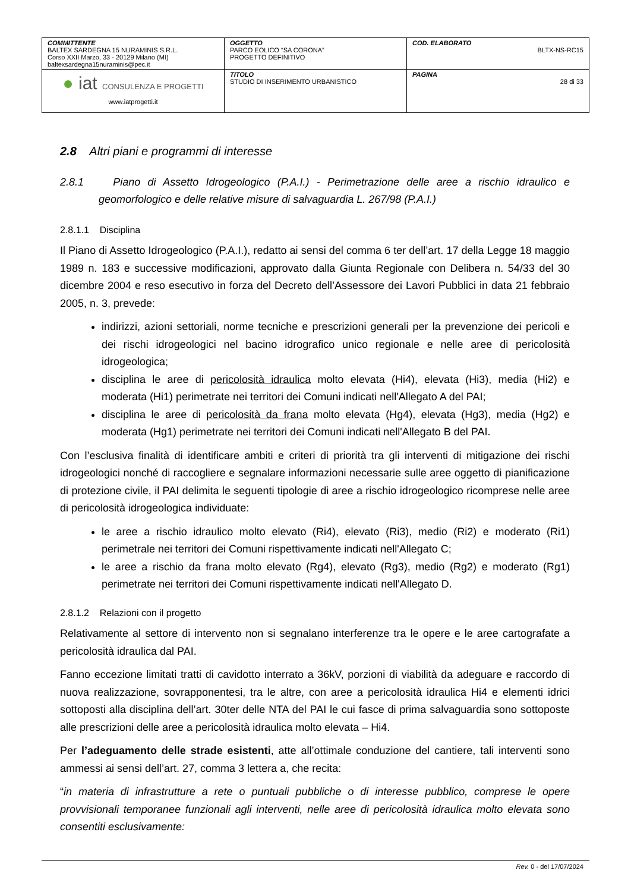| COMMITTENTE BALTEX SARDEGNA 15 NURAMINIS S.R.L. Corso XXII Marzo, 33 - 20129 Milano (MI) baltexsardegna15nuraminis@pec.it | OGGETTO PARCO EOLICO “SA CORONA” PROGETTO DEFINITIVO | COD. ELABORATO BLTX-NS-RC15 |
| ● iat CONSULENZA E PROGETTI www.iatprogetti.it | TITOLO STUDIO DI INSERIMENTO URBANISTICO | PAGINA 28 di 33 |
2.8 Altri piani e programmi di interesse
2.8.1 Piano di Assetto Idrogeologico (P.A.I.) - Perimetrazione delle aree a rischio idraulico e geomorfologico e delle relative misure di salvaguardia L. 267/98 (P.A.I.)
2.8.1.1 Disciplina
Il Piano di Assetto Idrogeologico (P.A.I.), redatto ai sensi del comma 6 ter dell’art. 17 della Legge 18 maggio 1989 n. 183 e successive modificazioni, approvato dalla Giunta Regionale con Delibera n. 54/33 del 30 dicembre 2004 e reso esecutivo in forza del Decreto dell’Assessore dei Lavori Pubblici in data 21 febbraio 2005, n. 3, prevede:
indirizzi, azioni settoriali, norme tecniche e prescrizioni generali per la prevenzione dei pericoli e dei rischi idrogeologici nel bacino idrografico unico regionale e nelle aree di pericolosità idrogeologica;
disciplina le aree di pericolosità idraulica molto elevata (Hi4), elevata (Hi3), media (Hi2) e moderata (Hi1) perimetrate nei territori dei Comuni indicati nell'Allegato A del PAI;
disciplina le aree di pericolosità da frana molto elevata (Hg4), elevata (Hg3), media (Hg2) e moderata (Hg1) perimetrate nei territori dei Comuni indicati nell'Allegato B del PAI.
Con l’esclusiva finalità di identificare ambiti e criteri di priorità tra gli interventi di mitigazione dei rischi idrogeologici nonché di raccogliere e segnalare informazioni necessarie sulle aree oggetto di pianificazione di protezione civile, il PAI delimita le seguenti tipologie di aree a rischio idrogeologico ricomprese nelle aree di pericolosità idrogeologica individuate:
le aree a rischio idraulico molto elevato (Ri4), elevato (Ri3), medio (Ri2) e moderato (Ri1) perimetrale nei territori dei Comuni rispettivamente indicati nell'Allegato C;
le aree a rischio da frana molto elevato (Rg4), elevato (Rg3), medio (Rg2) e moderato (Rg1) perimetrate nei territori dei Comuni rispettivamente indicati nell'Allegato D.
2.8.1.2 Relazioni con il progetto
Relativamente al settore di intervento non si segnalano interferenze tra le opere e le aree cartografate a pericolosità idraulica dal PAI.
Fanno eccezione limitati tratti di cavidotto interrato a 36kV, porzioni di viabilità da adeguare e raccordo di nuova realizzazione, sovrapponentesi, tra le altre, con aree a pericolosità idraulica Hi4 e elementi idrici sottoposti alla disciplina dell’art. 30ter delle NTA del PAI le cui fasce di prima salvaguardia sono sottoposte alle prescrizioni delle aree a pericolosità idraulica molto elevata – Hi4.
Per l’adeguamento delle strade esistenti, atte all’ottimale conduzione del cantiere, tali interventi sono ammessi ai sensi dell’art. 27, comma 3 lettera a, che recita:
“in materia di infrastrutture a rete o puntuali pubbliche o di interesse pubblico, comprese le opere provvisionali temporanee funzionali agli interventi, nelle aree di pericolosità idraulica molto elevata sono consentiti esclusivamente:
Rev. 0 - del 17/07/2024